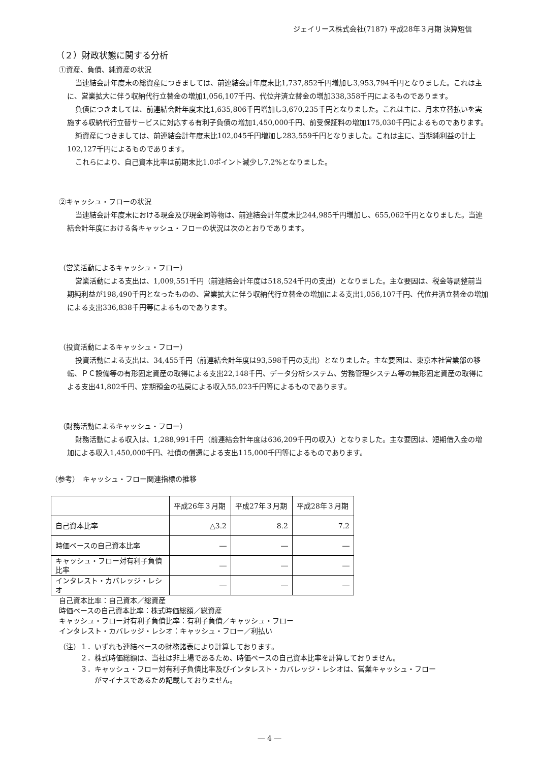ジェイリース株式会社(7187) 平成28年３月期 決算短信
（２）財政状態に関する分析
①資産、負債、純資産の状況
当連結会計年度末の総資産につきましては、前連結会計年度末比1,737,852千円増加し3,953,794千円となりました。これは主に、営業拡大に伴う収納代行立替金の増加1,056,107千円、代位弁済立替金の増加338,358千円によるものであります。
負債につきましては、前連結会計年度末比1,635,806千円増加し3,670,235千円となりました。これは主に、月末立替払いを実施する収納代行立替サービスに対応する有利子負債の増加1,450,000千円、前受保証料の増加175,030千円によるものであります。
純資産につきましては、前連結会計年度末比102,045千円増加し283,559千円となりました。これは主に、当期純利益の計上102,127千円によるものであります。
これらにより、自己資本比率は前期末比1.0ポイント減少し7.2%となりました。
②キャッシュ・フローの状況
当連結会計年度末における現金及び現金同等物は、前連結会計年度末比244,985千円増加し、655,062千円となりました。当連結会計年度における各キャッシュ・フローの状況は次のとおりであります。
（営業活動によるキャッシュ・フロー）
営業活動による支出は、1,009,551千円（前連結会計年度は518,524千円の支出）となりました。主な要因は、税金等調整前当期純利益が198,490千円となったものの、営業拡大に伴う収納代行立替金の増加による支出1,056,107千円、代位弁済立替金の増加による支出336,838千円等によるものであります。
（投資活動によるキャッシュ・フロー）
投資活動による支出は、34,455千円（前連結会計年度は93,598千円の支出）となりました。主な要因は、東京本社営業部の移転、ＰＣ設備等の有形固定資産の取得による支出22,148千円、データ分析システム、労務管理システム等の無形固定資産の取得による支出41,802千円、定期預金の払戻による収入55,023千円等によるものであります。
（財務活動によるキャッシュ・フロー）
財務活動による収入は、1,288,991千円（前連結会計年度は636,209千円の収入）となりました。主な要因は、短期借入金の増加による収入1,450,000千円、社債の償還による支出115,000千円等によるものであります。
（参考）　キャッシュ・フロー関連指標の推移
| | 平成26年３月期 | 平成27年３月期 | 平成28年３月期 |
| 自己資本比率 | △3.2 | 8.2 | 7.2 |
| 時価ベースの自己資本比率 | ― | ― | ― |
| キャッシュ・フロー対有利子負債比率 | ― | ― | ― |
| インタレスト・カバレッジ・レシオ | ― | ― | ― |
自己資本比率：自己資本／総資産
時価ベースの自己資本比率：株式時価総額／総資産
キャッシュ・フロー対有利子負債比率：有利子負債／キャッシュ・フロー
インタレスト・カバレッジ・レシオ：キャッシュ・フロー／利払い
（注）１．いずれも連結ベースの財務諸表により計算しております。
　　　２．株式時価総額は、当社は非上場であるため、時価ベースの自己資本比率を計算しておりません。
　　　３．キャッシュ・フロー対有利子負債比率及びインタレスト・カバレッジ・レシオは、営業キャッシュ・フロー
　　　　　がマイナスであるため記載しておりません。
― 4 ―